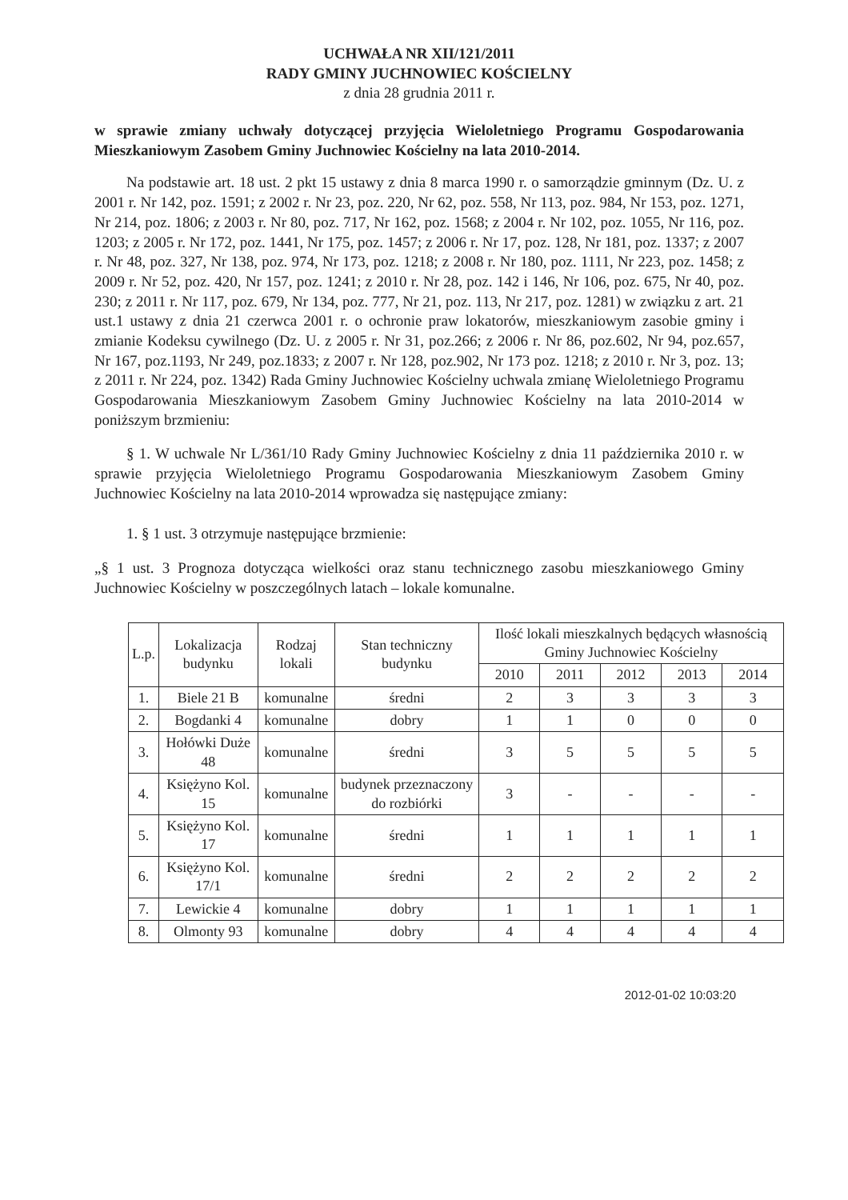UCHWAŁA NR XII/121/2011
RADY GMINY JUCHNOWIEC KOŚCIELNY
z dnia 28 grudnia 2011 r.
w sprawie zmiany uchwały dotyczącej przyjęcia Wieloletniego Programu Gospodarowania Mieszkaniowym Zasobem Gminy Juchnowiec Kościelny na lata 2010-2014.
Na podstawie art. 18 ust. 2 pkt 15 ustawy z dnia 8 marca 1990 r. o samorządzie gminnym (Dz. U. z 2001 r. Nr 142, poz. 1591; z 2002 r. Nr 23, poz. 220, Nr 62, poz. 558, Nr 113, poz. 984, Nr 153, poz. 1271, Nr 214, poz. 1806; z 2003 r. Nr 80, poz. 717, Nr 162, poz. 1568; z 2004 r. Nr 102, poz. 1055, Nr 116, poz. 1203; z 2005 r. Nr 172, poz. 1441, Nr 175, poz. 1457; z 2006 r. Nr 17, poz. 128, Nr 181, poz. 1337; z 2007 r. Nr 48, poz. 327, Nr 138, poz. 974, Nr 173, poz. 1218; z 2008 r. Nr 180, poz. 1111, Nr 223, poz. 1458; z 2009 r. Nr 52, poz. 420, Nr 157, poz. 1241; z 2010 r. Nr 28, poz. 142 i 146, Nr 106, poz. 675, Nr 40, poz. 230; z 2011 r. Nr 117, poz. 679, Nr 134, poz. 777, Nr 21, poz. 113, Nr 217, poz. 1281) w związku z art. 21 ust.1 ustawy z dnia 21 czerwca 2001 r. o ochronie praw lokatorów, mieszkaniowym zasobie gminy i zmianie Kodeksu cywilnego (Dz. U. z 2005 r. Nr 31, poz.266; z 2006 r. Nr 86, poz.602, Nr 94, poz.657, Nr 167, poz.1193, Nr 249, poz.1833; z 2007 r. Nr 128, poz.902, Nr 173 poz. 1218; z 2010 r. Nr 3, poz. 13; z 2011 r. Nr 224, poz. 1342) Rada Gminy Juchnowiec Kościelny uchwala zmianę Wieloletniego Programu Gospodarowania Mieszkaniowym Zasobem Gminy Juchnowiec Kościelny na lata 2010-2014 w poniższym brzmieniu:
§ 1. W uchwale Nr L/361/10 Rady Gminy Juchnowiec Kościelny z dnia 11 października 2010 r. w sprawie przyjęcia Wieloletniego Programu Gospodarowania Mieszkaniowym Zasobem Gminy Juchnowiec Kościelny na lata 2010-2014 wprowadza się następujące zmiany:
1. § 1 ust. 3 otrzymuje następujące brzmienie:
„§ 1 ust. 3 Prognoza dotycząca wielkości oraz stanu technicznego zasobu mieszkaniowego Gminy Juchnowiec Kościelny w poszczególnych latach – lokale komunalne.
| L.p. | Lokalizacja budynku | Rodzaj lokali | Stan techniczny budynku | Ilość lokali mieszkalnych będących własnością Gminy Juchnowiec Kościelny | | | | |
| --- | --- | --- | --- | --- | --- | --- | --- | --- |
| | | | | 2010 | 2011 | 2012 | 2013 | 2014 |
| 1. | Biele 21 B | komunalne | średni | 2 | 3 | 3 | 3 | 3 |
| 2. | Bogdanki 4 | komunalne | dobry | 1 | 1 | 0 | 0 | 0 |
| 3. | Hołówki Duże 48 | komunalne | średni | 3 | 5 | 5 | 5 | 5 |
| 4. | Księżyno Kol. 15 | komunalne | budynek przeznaczony do rozbiórki | 3 | - | - | - | - |
| 5. | Księżyno Kol. 17 | komunalne | średni | 1 | 1 | 1 | 1 | 1 |
| 6. | Księżyno Kol. 17/1 | komunalne | średni | 2 | 2 | 2 | 2 | 2 |
| 7. | Lewickie 4 | komunalne | dobry | 1 | 1 | 1 | 1 | 1 |
| 8. | Olmonty 93 | komunalne | dobry | 4 | 4 | 4 | 4 | 4 |
2012-01-02 10:03:20